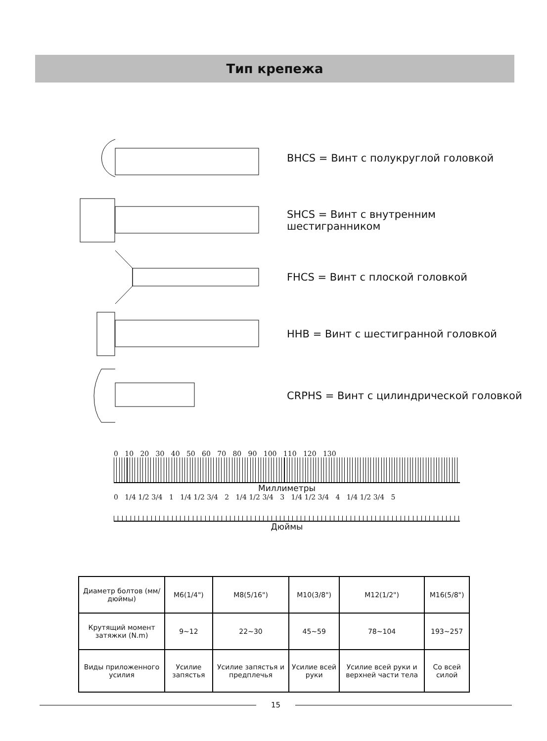Тип крепежа
BHCS = Винт с полукруглой головкой
SHCS = Винт с внутренним
шестигранником
FHCS = Винт с плоской головкой
HHB = Винт с шестигранной головкой
CRPHS = Винт с цилиндрической головкой
0 10 20 30 40 50 60 70 80 90 100 110 120 130
Миллиметры
0 1/4 1/2 3/4 1 1/4 1/2 3/4 2 1/4 1/2 3/4 3 1/4 1/2 3/4 4 1/4 1/2 3/4 5
Дюймы
| Диаметр болтов (мм/дюймы) | M6(1/4") | M8(5/16") | M10(3/8") | M12(1/2") | M16(5/8") |
| Крутящий момент затяжки (N.m) | 9~12 | 22~30 | 45~59 | 78~104 | 193~257 |
| Виды приложенного усилия | Усилие запястья | Усилие запястья и предплечья | Усилие всей руки | Усилие всей руки и верхней части тела | Со всей силой |
15